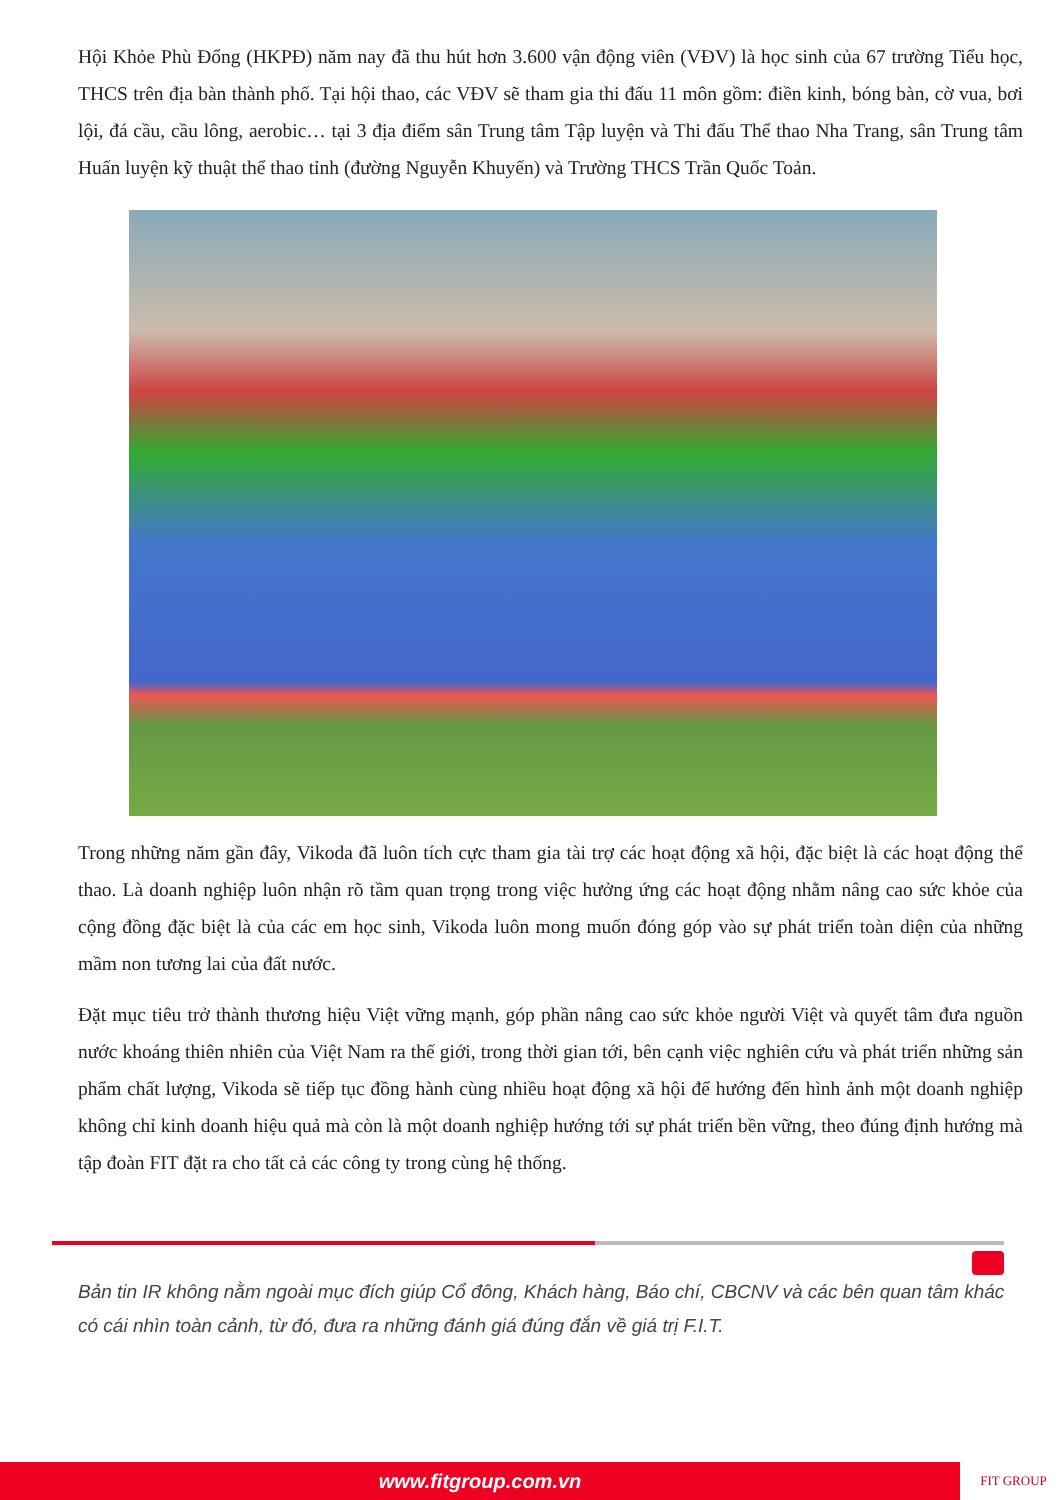Hội Khỏe Phù Đổng (HKPĐ) năm nay đã thu hút hơn 3.600 vận động viên (VĐV) là học sinh của 67 trường Tiểu học, THCS trên địa bàn thành phố. Tại hội thao, các VĐV sẽ tham gia thi đấu 11 môn gồm: điền kinh, bóng bàn, cờ vua, bơi lội, đá cầu, cầu lông, aerobic… tại 3 địa điểm sân Trung tâm Tập luyện và Thi đấu Thể thao Nha Trang, sân Trung tâm Huấn luyện kỹ thuật thể thao tỉnh (đường Nguyễn Khuyến) và Trường THCS Trần Quốc Toản.
Trong những năm gần đây, Vikoda đã luôn tích cực tham gia tài trợ các hoạt động xã hội, đặc biệt là các hoạt động thể thao. Là doanh nghiệp luôn nhận rõ tầm quan trọng trong việc hưởng ứng các hoạt động nhằm nâng cao sức khỏe của cộng đồng đặc biệt là của các em học sinh, Vikoda luôn mong muốn đóng góp vào sự phát triển toàn diện của những mầm non tương lai của đất nước.
Đặt mục tiêu trở thành thương hiệu Việt vững mạnh, góp phần nâng cao sức khỏe người Việt và quyết tâm đưa nguồn nước khoáng thiên nhiên của Việt Nam ra thế giới, trong thời gian tới, bên cạnh việc nghiên cứu và phát triển những sản phẩm chất lượng, Vikoda sẽ tiếp tục đồng hành cùng nhiều hoạt động xã hội để hướng đến hình ảnh một doanh nghiệp không chỉ kinh doanh hiệu quả mà còn là một doanh nghiệp hướng tới sự phát triển bền vững, theo đúng định hướng mà tập đoàn FIT đặt ra cho tất cả các công ty trong cùng hệ thống.
Bản tin IR không nằm ngoài mục đích giúp Cổ đông, Khách hàng, Báo chí, CBCNV và các bên quan tâm khác có cái nhìn toàn cảnh, từ đó, đưa ra những đánh giá đúng đắn về giá trị F.I.T.
www.fitgroup.com.vn FIT GROUP